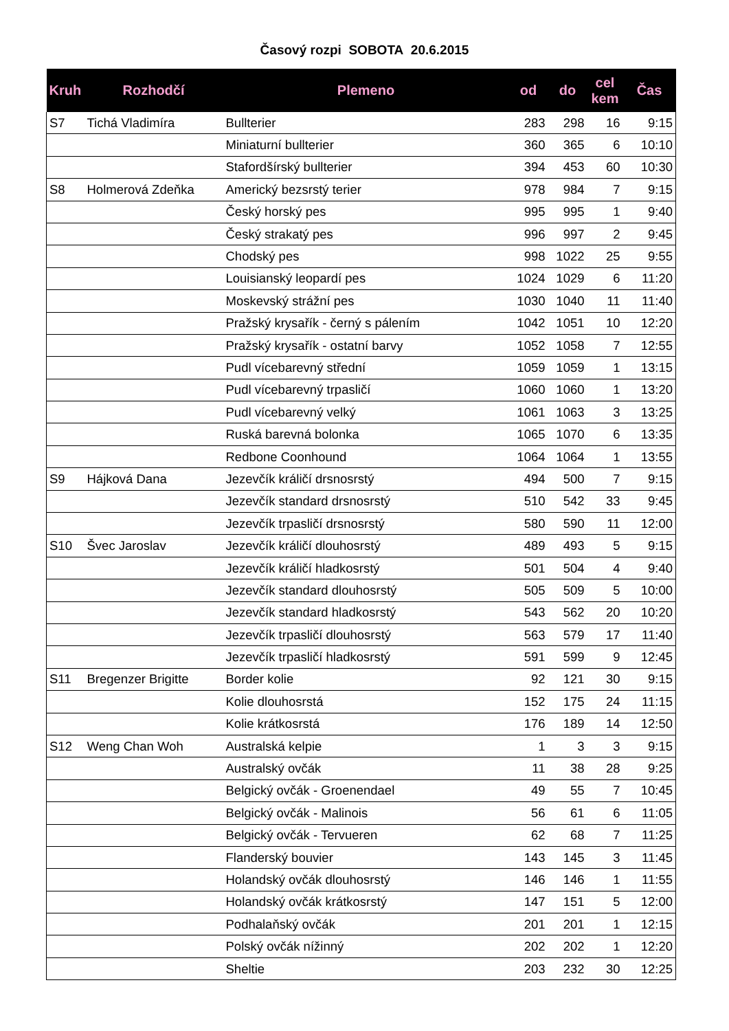Časový rozpi SOBOTA 20.6.2015
| Kruh | Rozhodčí | Plemeno | od | do | cel kem | Čas |
| --- | --- | --- | --- | --- | --- | --- |
| S7 | Tichá Vladimíra | Bullterier | 283 | 298 | 16 | 9:15 |
| | | Miniaturní bullterier | 360 | 365 | 6 | 10:10 |
| | | Stafordšírský bullterier | 394 | 453 | 60 | 10:30 |
| S8 | Holmerová Zdeňka | Americký bezsrstý terier | 978 | 984 | 7 | 9:15 |
| | | Český horský pes | 995 | 995 | 1 | 9:40 |
| | | Český strakatý pes | 996 | 997 | 2 | 9:45 |
| | | Chodský pes | 998 | 1022 | 25 | 9:55 |
| | | Louisianský leopardí pes | 1024 | 1029 | 6 | 11:20 |
| | | Moskevský strážní pes | 1030 | 1040 | 11 | 11:40 |
| | | Pražský krysařík - černý s pálením | 1042 | 1051 | 10 | 12:20 |
| | | Pražský krysařík - ostatní barvy | 1052 | 1058 | 7 | 12:55 |
| | | Pudl vícebarevný střední | 1059 | 1059 | 1 | 13:15 |
| | | Pudl vícebarevný trpasličí | 1060 | 1060 | 1 | 13:20 |
| | | Pudl vícebarevný velký | 1061 | 1063 | 3 | 13:25 |
| | | Ruská barevná bolonka | 1065 | 1070 | 6 | 13:35 |
| | | Redbone Coonhound | 1064 | 1064 | 1 | 13:55 |
| S9 | Hájková Dana | Jezevčík králičí drsnosrstý | 494 | 500 | 7 | 9:15 |
| | | Jezevčík standard drsnosrstý | 510 | 542 | 33 | 9:45 |
| | | Jezevčík trpasličí drsnosrstý | 580 | 590 | 11 | 12:00 |
| S10 | Švec Jaroslav | Jezevčík králičí dlouhosrstý | 489 | 493 | 5 | 9:15 |
| | | Jezevčík králičí hladkosrstý | 501 | 504 | 4 | 9:40 |
| | | Jezevčík standard dlouhosrstý | 505 | 509 | 5 | 10:00 |
| | | Jezevčík standard hladkosrstý | 543 | 562 | 20 | 10:20 |
| | | Jezevčík trpasličí dlouhosrstý | 563 | 579 | 17 | 11:40 |
| | | Jezevčík trpasličí hladkosrstý | 591 | 599 | 9 | 12:45 |
| S11 | Bregenzer Brigitte | Border kolie | 92 | 121 | 30 | 9:15 |
| | | Kolie dlouhosrstá | 152 | 175 | 24 | 11:15 |
| | | Kolie krátkosrstá | 176 | 189 | 14 | 12:50 |
| S12 | Weng Chan Woh | Australská kelpie | 1 | 3 | 3 | 9:15 |
| | | Australský ovčák | 11 | 38 | 28 | 9:25 |
| | | Belgický ovčák - Groenendael | 49 | 55 | 7 | 10:45 |
| | | Belgický ovčák - Malinois | 56 | 61 | 6 | 11:05 |
| | | Belgický ovčák - Tervueren | 62 | 68 | 7 | 11:25 |
| | | Flanderský bouvier | 143 | 145 | 3 | 11:45 |
| | | Holandský ovčák dlouhosrstý | 146 | 146 | 1 | 11:55 |
| | | Holandský ovčák krátkosrstý | 147 | 151 | 5 | 12:00 |
| | | Podhalaňský ovčák | 201 | 201 | 1 | 12:15 |
| | | Polský ovčák nížinný | 202 | 202 | 1 | 12:20 |
| | | Sheltie | 203 | 232 | 30 | 12:25 |